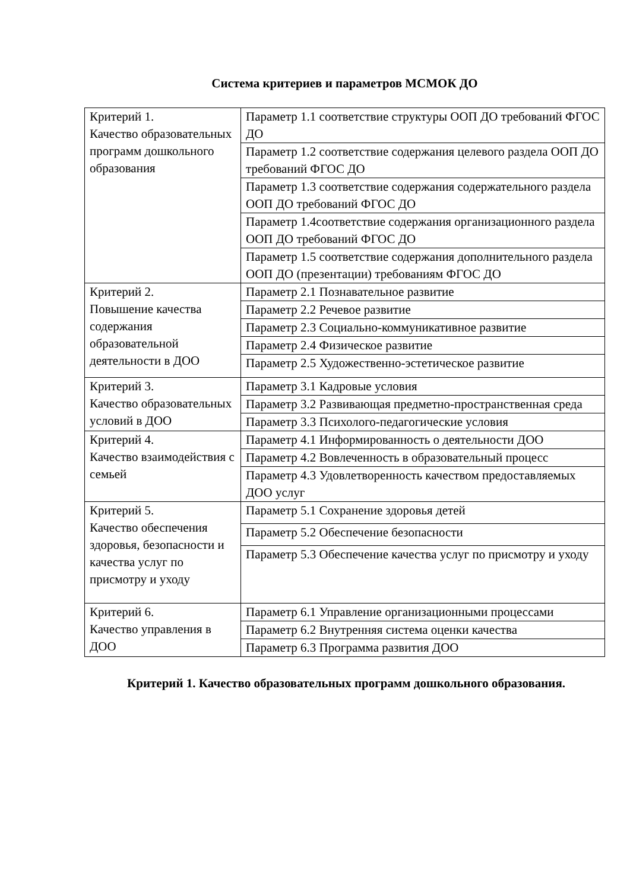Система критериев и параметров МСМОК ДО
| Критерий 1. Качество образовательных программ дошкольного образования | Параметр 1.1 соответствие структуры ООП ДО требований ФГОС ДО |
| | Параметр 1.2 соответствие содержания целевого раздела ООП ДО требований ФГОС ДО |
| | Параметр 1.3 соответствие содержания содержательного раздела ООП ДО требований ФГОС ДО |
| | Параметр 1.4соответствие содержания организационного раздела ООП ДО требований ФГОС ДО |
| | Параметр 1.5 соответствие содержания дополнительного раздела ООП ДО (презентации) требованиям ФГОС ДО |
| Критерий 2. Повышение качества содержания образовательной деятельности в ДОО | Параметр 2.1 Познавательное развитие |
| | Параметр 2.2 Речевое развитие |
| | Параметр 2.3 Социально-коммуникативное развитие |
| | Параметр 2.4 Физическое развитие |
| | Параметр 2.5 Художественно-эстетическое развитие |
| Критерий 3. Качество образовательных условий в ДОО | Параметр 3.1 Кадровые условия |
| | Параметр 3.2 Развивающая предметно-пространственная среда |
| | Параметр 3.3 Психолого-педагогические условия |
| Критерий 4. Качество взаимодействия с семьей | Параметр 4.1 Информированность о деятельности ДОО |
| | Параметр 4.2 Вовлеченность в образовательный процесс |
| | Параметр 4.3 Удовлетворенность качеством предоставляемых ДОО услуг |
| Критерий 5. Качество обеспечения здоровья, безопасности и качества услуг по присмотру и уходу | Параметр 5.1 Сохранение здоровья детей |
| | Параметр 5.2 Обеспечение безопасности |
| | Параметр 5.3 Обеспечение качества услуг по присмотру и уходу |
| Критерий 6. Качество управления в ДОО | Параметр 6.1 Управление организационными процессами |
| | Параметр 6.2 Внутренняя система оценки качества |
| | Параметр 6.3 Программа развития ДОО |
Критерий 1. Качество образовательных программ дошкольного образования.